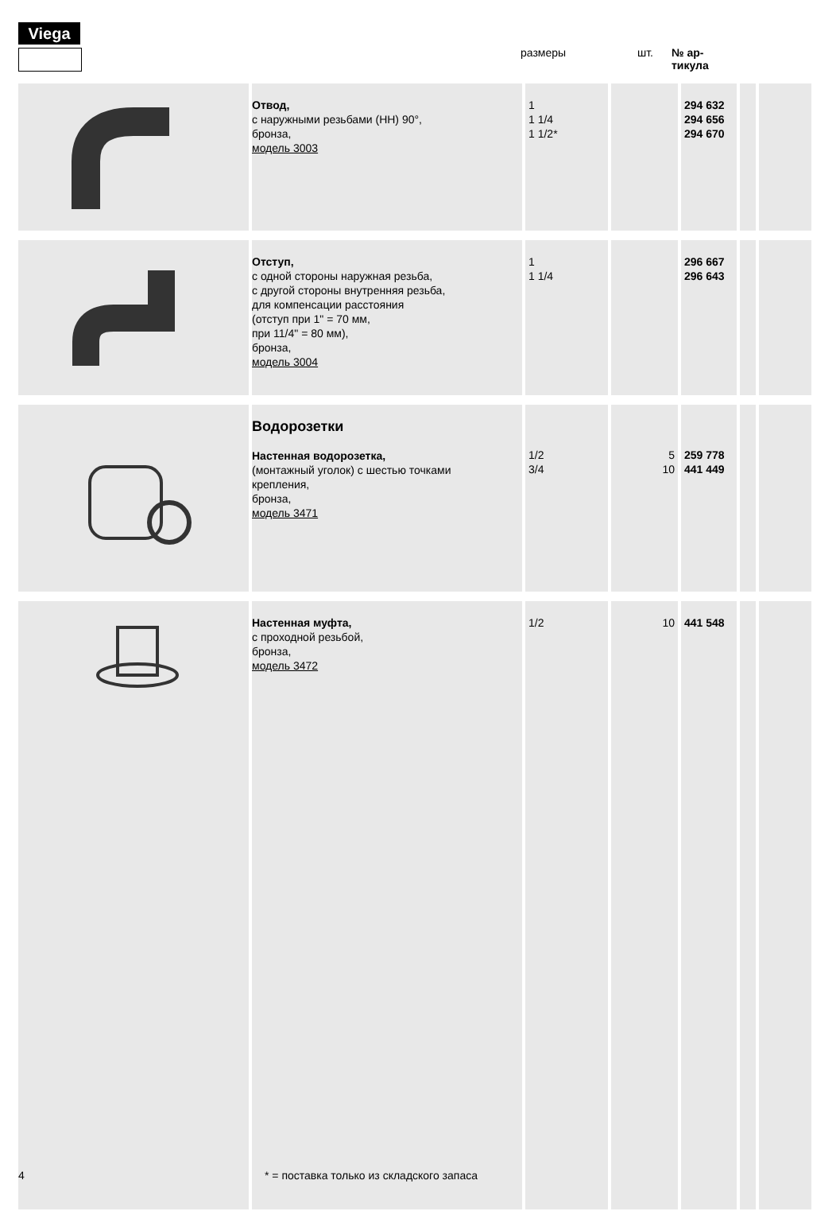Viega
размеры шт. № ар-
тикула
| | Отвод, с наружными резьбами (НН) 90°, бронза, модель 3003 | 1 1 1/4 1 1/2* | | 294 632 294 656 294 670 | | |
| | Отступ, с одной стороны наружная резьба, с другой стороны внутренняя резьба, для компенсации расстояния (отступ при 1" = 70 мм, при 11/4" = 80 мм), бронза, модель 3004 | 1 1 1/4 | | 296 667 296 643 | | |
| | Водорозетки Настенная водорозетка, (монтажный уголок) с шестью точками крепления, бронза, модель 3471 | 1/2 3/4 | 5 10 | 259 778 441 449 | | |
| | Настенная муфта, с проходной резьбой, бронза, модель 3472 | 1/2 | 10 | 441 548 | | |
4
* = поставка только из складского запаса